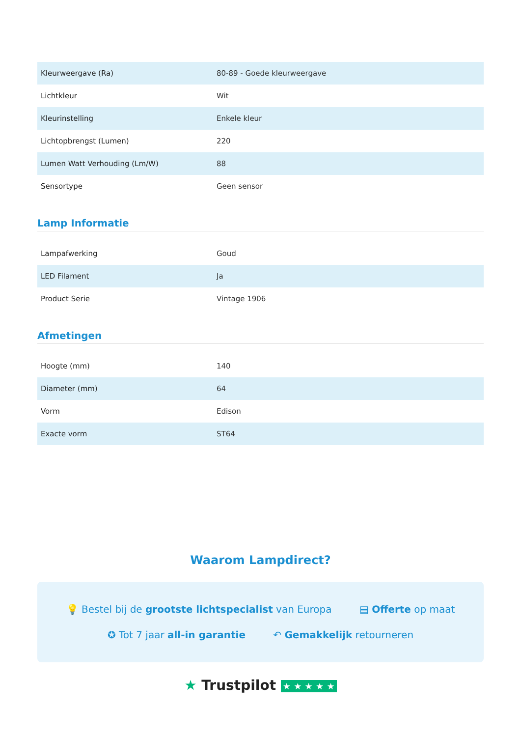| Kleurweergave (Ra) | 80-89 - Goede kleurweergave |
| Lichtkleur | Wit |
| Kleurinstelling | Enkele kleur |
| Lichtopbrengst (Lumen) | 220 |
| Lumen Watt Verhouding (Lm/W) | 88 |
| Sensortype | Geen sensor |
Lamp Informatie
| Lampafwerking | Goud |
| LED Filament | Ja |
| Product Serie | Vintage 1906 |
Afmetingen
| Hoogte (mm) | 140 |
| Diameter (mm) | 64 |
| Vorm | Edison |
| Exacte vorm | ST64 |
Waarom Lampdirect?
💡 Bestel bij de grootste lichtspecialist van Europa ▤ Offerte op maat
✪ Tot 7 jaar all-in garantie ↶ Gemakkelijk retourneren
★ Trustpilot ★ ★ ★ ★ ★